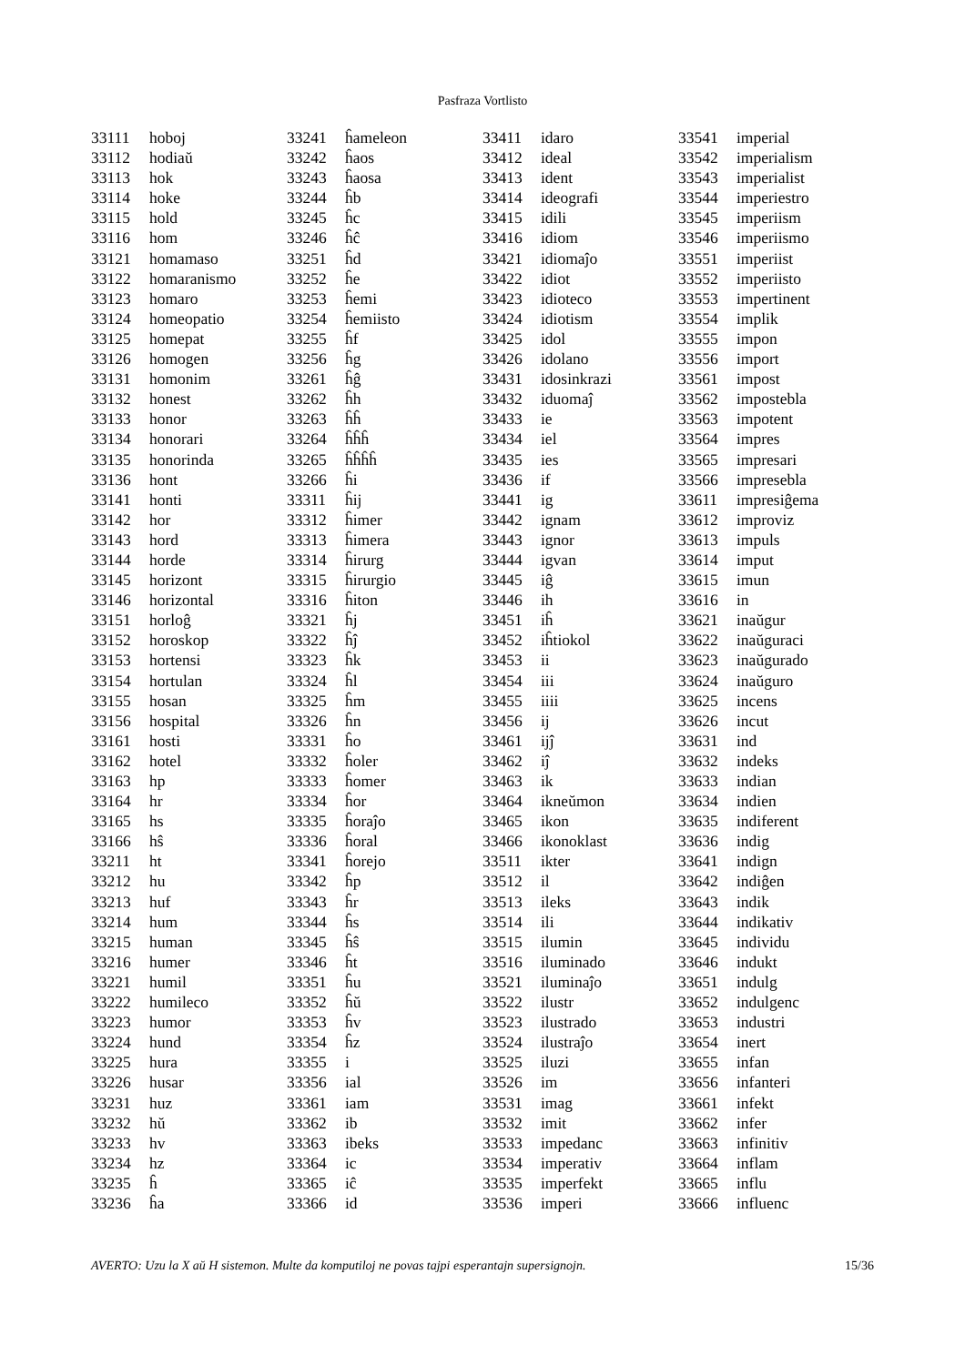Pasfraza Vortlisto
| 33111 | hoboj |
| 33112 | hodiaŭ |
| 33113 | hok |
| 33114 | hoke |
| 33115 | hold |
| 33116 | hom |
| 33121 | homamaso |
| 33122 | homaranismo |
| 33123 | homaro |
| 33124 | homeopatio |
| 33125 | homepat |
| 33126 | homogen |
| 33131 | homonim |
| 33132 | honest |
| 33133 | honor |
| 33134 | honorari |
| 33135 | honorinda |
| 33136 | hont |
| 33141 | honti |
| 33142 | hor |
| 33143 | hord |
| 33144 | horde |
| 33145 | horizont |
| 33146 | horizontal |
| 33151 | horloĝ |
| 33152 | horoskop |
| 33153 | hortensi |
| 33154 | hortulan |
| 33155 | hosan |
| 33156 | hospital |
| 33161 | hosti |
| 33162 | hotel |
| 33163 | hp |
| 33164 | hr |
| 33165 | hs |
| 33166 | hŝ |
| 33211 | ht |
| 33212 | hu |
| 33213 | huf |
| 33214 | hum |
| 33215 | human |
| 33216 | humer |
| 33221 | humil |
| 33222 | humileco |
| 33223 | humor |
| 33224 | hund |
| 33225 | hura |
| 33226 | husar |
| 33231 | huz |
| 33232 | hŭ |
| 33233 | hv |
| 33234 | hz |
| 33235 | ĥ |
| 33236 | ĥa |
| 33241 | ĥameleon |
| 33242 | ĥaos |
| 33243 | ĥaosa |
| 33244 | ĥb |
| 33245 | ĥc |
| 33246 | ĥĉ |
| 33251 | ĥd |
| 33252 | ĥe |
| 33253 | ĥemi |
| 33254 | ĥemiisto |
| 33255 | ĥf |
| 33256 | ĥg |
| 33261 | ĥĝ |
| 33262 | ĥh |
| 33263 | ĥĥ |
| 33264 | ĥĥĥ |
| 33265 | ĥĥĥĥ |
| 33266 | ĥi |
| 33311 | ĥij |
| 33312 | ĥimer |
| 33313 | ĥimera |
| 33314 | ĥirurg |
| 33315 | ĥirurgio |
| 33316 | ĥiton |
| 33321 | ĥj |
| 33322 | ĥĵ |
| 33323 | ĥk |
| 33324 | ĥl |
| 33325 | ĥm |
| 33326 | ĥn |
| 33331 | ĥo |
| 33332 | ĥoler |
| 33333 | ĥomer |
| 33334 | ĥor |
| 33335 | ĥoraĵo |
| 33336 | ĥoral |
| 33341 | ĥorejo |
| 33342 | ĥp |
| 33343 | ĥr |
| 33344 | ĥs |
| 33345 | ĥŝ |
| 33346 | ĥt |
| 33351 | ĥu |
| 33352 | ĥŭ |
| 33353 | ĥv |
| 33354 | ĥz |
| 33355 | i |
| 33356 | ial |
| 33361 | iam |
| 33362 | ib |
| 33363 | ibeks |
| 33364 | ic |
| 33365 | iĉ |
| 33366 | id |
| 33411 | idaro |
| 33412 | ideal |
| 33413 | ident |
| 33414 | ideografi |
| 33415 | idili |
| 33416 | idiom |
| 33421 | idiomaĵo |
| 33422 | idiot |
| 33423 | idioteco |
| 33424 | idiotism |
| 33425 | idol |
| 33426 | idolano |
| 33431 | idosinkrazi |
| 33432 | iduomaĵ |
| 33433 | ie |
| 33434 | iel |
| 33435 | ies |
| 33436 | if |
| 33441 | ig |
| 33442 | ignam |
| 33443 | ignor |
| 33444 | igvan |
| 33445 | iĝ |
| 33446 | ih |
| 33451 | iĥ |
| 33452 | iĥtiokol |
| 33453 | ii |
| 33454 | iii |
| 33455 | iiii |
| 33456 | ij |
| 33461 | ijĵ |
| 33462 | iĵ |
| 33463 | ik |
| 33464 | ikneŭmon |
| 33465 | ikon |
| 33466 | ikonoklast |
| 33511 | ikter |
| 33512 | il |
| 33513 | ileks |
| 33514 | ili |
| 33515 | ilumin |
| 33516 | iluminado |
| 33521 | iluminaĵo |
| 33522 | ilustr |
| 33523 | ilustrado |
| 33524 | ilustraĵo |
| 33525 | iluzi |
| 33526 | im |
| 33531 | imag |
| 33532 | imit |
| 33533 | impedanc |
| 33534 | imperativ |
| 33535 | imperfekt |
| 33536 | imperi |
| 33541 | imperial |
| 33542 | imperialism |
| 33543 | imperialist |
| 33544 | imperiestro |
| 33545 | imperiism |
| 33546 | imperiismo |
| 33551 | imperiist |
| 33552 | imperiisto |
| 33553 | impertinent |
| 33554 | implik |
| 33555 | impon |
| 33556 | import |
| 33561 | impost |
| 33562 | impostebla |
| 33563 | impotent |
| 33564 | impres |
| 33565 | impresari |
| 33566 | impresebla |
| 33611 | impresiĝema |
| 33612 | improviz |
| 33613 | impuls |
| 33614 | imput |
| 33615 | imun |
| 33616 | in |
| 33621 | inaŭgur |
| 33622 | inaŭguraci |
| 33623 | inaŭgurado |
| 33624 | inaŭguro |
| 33625 | incens |
| 33626 | incut |
| 33631 | ind |
| 33632 | indeks |
| 33633 | indian |
| 33634 | indien |
| 33635 | indiferent |
| 33636 | indig |
| 33641 | indign |
| 33642 | indiĝen |
| 33643 | indik |
| 33644 | indikativ |
| 33645 | individu |
| 33646 | indukt |
| 33651 | indulg |
| 33652 | indulgenc |
| 33653 | industri |
| 33654 | inert |
| 33655 | infan |
| 33656 | infanteri |
| 33661 | infekt |
| 33662 | infer |
| 33663 | infinitiv |
| 33664 | inflam |
| 33665 | influ |
| 33666 | influenc |
AVERTO: Uzu la X aŭ H sistemon. Multe da komputiloj ne povas tajpi esperantajn supersignojn. 15/36